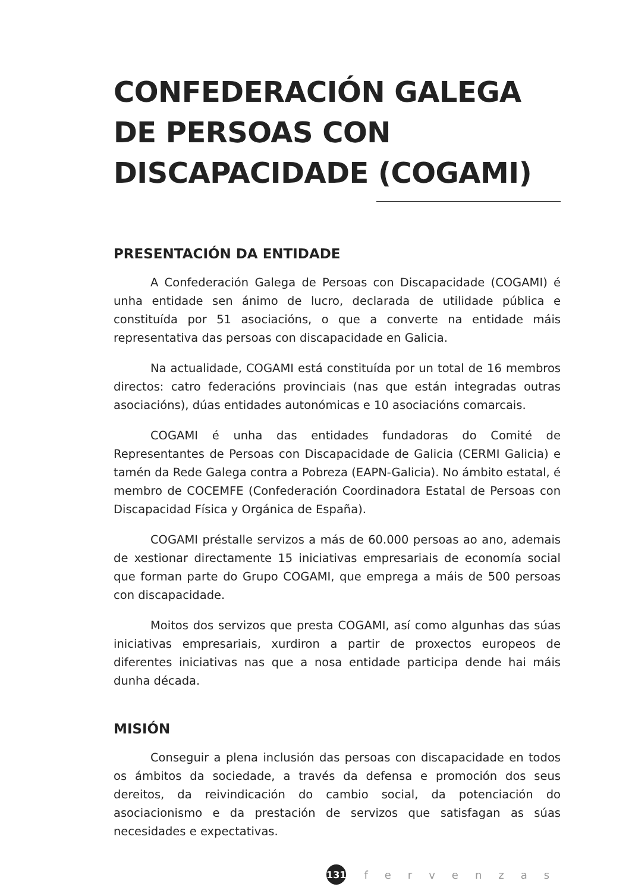CONFEDERACIÓN GALEGA DE PERSOAS CON DISCAPACIDADE (COGAMI)
PRESENTACIÓN DA ENTIDADE
A Confederación Galega de Persoas con Discapacidade (COGAMI) é unha entidade sen ánimo de lucro, declarada de utilidade pública e constituída por 51 asociacións, o que a converte na entidade máis representativa das persoas con discapacidade en Galicia.
Na actualidade, COGAMI está constituída por un total de 16 membros directos: catro federacións provinciais (nas que están integradas outras asociacións), dúas entidades autonómicas e 10 asociacións comarcais.
COGAMI é unha das entidades fundadoras do Comité de Representantes de Persoas con Discapacidade de Galicia (CERMI Galicia) e tamén da Rede Galega contra a Pobreza (EAPN-Galicia). No ámbito estatal, é membro de COCEMFE (Confederación Coordinadora Estatal de Persoas con Discapacidad Física y Orgánica de España).
COGAMI préstalle servizos a más de 60.000 persoas ao ano, ademais de xestionar directamente 15 iniciativas empresariais de economía social que forman parte do Grupo COGAMI, que emprega a máis de 500 persoas con discapacidade.
Moitos dos servizos que presta COGAMI, así como algunhas das súas iniciativas empresariais, xurdiron a partir de proxectos europeos de diferentes iniciativas nas que a nosa entidade participa dende hai máis dunha década.
MISIÓN
Conseguir a plena inclusión das persoas con discapacidade en todos os ámbitos da sociedade, a través da defensa e promoción dos seus dereitos, da reivindicación do cambio social, da potenciación do asociacionismo e da prestación de servizos que satisfagan as súas necesidades e expectativas.
131
fervenzas